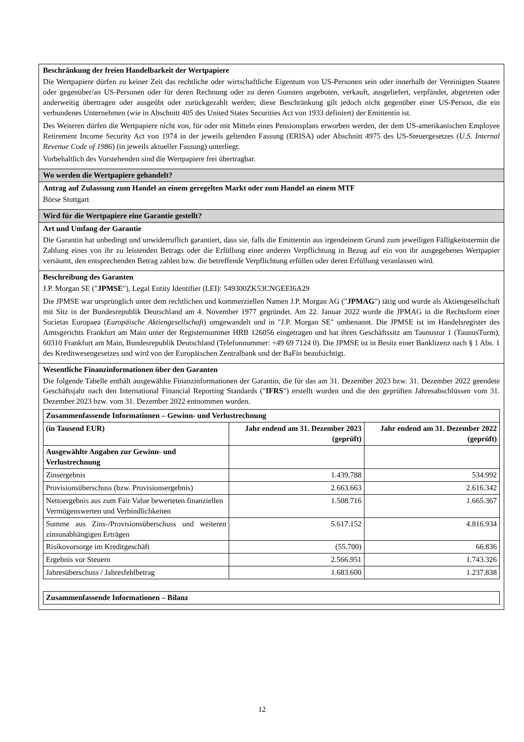Beschränkung der freien Handelbarkeit der Wertpapiere
Die Wertpapiere dürfen zu keiner Zeit das rechtliche oder wirtschaftliche Eigentum von US-Personen sein oder innerhalb der Vereinigten Staaten oder gegenüber/an US-Personen oder für deren Rechnung oder zu deren Gunsten angeboten, verkauft, ausgeliefert, verpfändet, abgetreten oder anderweitig übertragen oder ausgeübt oder zurückgezahlt werden; diese Beschränkung gilt jedoch nicht gegenüber einer US-Person, die ein verbundenes Unternehmen (wie in Abschnitt 405 des United States Securities Act von 1933 definiert) der Emittentin ist.
Des Weiteren dürfen die Wertpapiere nicht von, für oder mit Mitteln eines Pensionsplans erworben werden, der dem US-amerikanischen Employee Retirement Income Security Act von 1974 in der jeweils geltenden Fassung (ERISA) oder Abschnitt 4975 des US-Steuergesetzes (U.S. Internal Revenue Code of 1986) (in jeweils aktueller Fassung) unterliegt.
Vorbehaltlich des Vorstehenden sind die Wertpapiere frei übertragbar.
Wo werden die Wertpapiere gehandelt?
Antrag auf Zulassung zum Handel an einem geregelten Markt oder zum Handel an einem MTF
Börse Stuttgart
Wird für die Wertpapiere eine Garantie gestellt?
Art und Umfang der Garantie
Die Garantin hat unbedingt und unwiderruflich garantiert, dass sie, falls die Emittentin aus irgendeinem Grund zum jeweiligen Fälligkeitstermin die Zahlung eines von ihr zu leistenden Betrags oder die Erfüllung einer anderen Verpflichtung in Bezug auf ein von ihr ausgegebenes Wertpapier versäumt, den entsprechenden Betrag zahlen bzw. die betreffende Verpflichtung erfüllen oder deren Erfüllung veranlassen wird.
Beschreibung des Garanten
J.P. Morgan SE ("JPMSE"), Legal Entity Identifier (LEI): 549300ZK53CNGEEI6A29
Die JPMSE war ursprünglich unter dem rechtlichen und kommerziellen Namen J.P. Morgan AG ("JPMAG") tätig und wurde als Aktiengesellschaft mit Sitz in der Bundesrepublik Deutschland am 4. November 1977 gegründet. Am 22. Januar 2022 wurde die JPMAG in die Rechtsform einer Societas Europaea (Europäische Aktiengesellschaft) umgewandelt und in "J.P. Morgan SE" umbenannt. Die JPMSE ist im Handelsregister des Amtsgerichts Frankfurt am Main unter der Registernummer HRB 126056 eingetragen und hat ihren Geschäftssitz am Taunustor 1 (TaunusTurm), 60310 Frankfurt am Main, Bundesrepublik Deutschland (Telefonnummer: +49 69 7124 0). Die JPMSE ist in Besitz einer Banklizenz nach § 1 Abs. 1 des Kreditwesengesetzes und wird von der Europäischen Zentralbank und der BaFin beaufsichtigt.
Wesentliche Finanzinformationen über den Garanten
Die folgende Tabelle enthält ausgewählte Finanzinformationen der Garantin, die für das am 31. Dezember 2023 bzw. 31. Dezember 2022 geendete Geschäftsjahr nach den International Financial Reporting Standards ("IFRS") erstellt wurden und die den geprüften Jahresabschlüssen vom 31. Dezember 2023 bzw. vom 31. Dezember 2022 entnommen wurden.
| Zusammenfassende Informationen – Gewinn- und Verlustrechnung | | |
| --- | --- | --- |
| (in Tausend EUR) | Jahr endend am 31. Dezember 2023 (geprüft) | Jahr endend am 31. Dezember 2022 (geprüft) |
| Ausgewählte Angaben zur Gewinn- und Verlustrechnung | | |
| Zinsergebnis | 1.439.788 | 534.992 |
| Provisionsüberschuss (bzw. Provisionsergebnis) | 2.663.663 | 2.616.342 |
| Nettoergebnis aus zum Fair Value bewerteten finanziellen Vermögenswerten und Verbindlichkeiten | 1.508.716 | 1.665.367 |
| Summe aus Zins-/Provisionsüberschuss und weiteren zinsunabhängigen Erträgen | 5.617.152 | 4.816.934 |
| Risikovorsorge im Kreditgeschäft | (55.700) | 66.836 |
| Ergebnis vor Steuern | 2.566.951 | 1.743.326 |
| Jahresüberschuss / Jahresfehlbetrag | 1.683.600 | 1.237.838 |
| Zusammenfassende Informationen – Bilanz |
| --- |
12